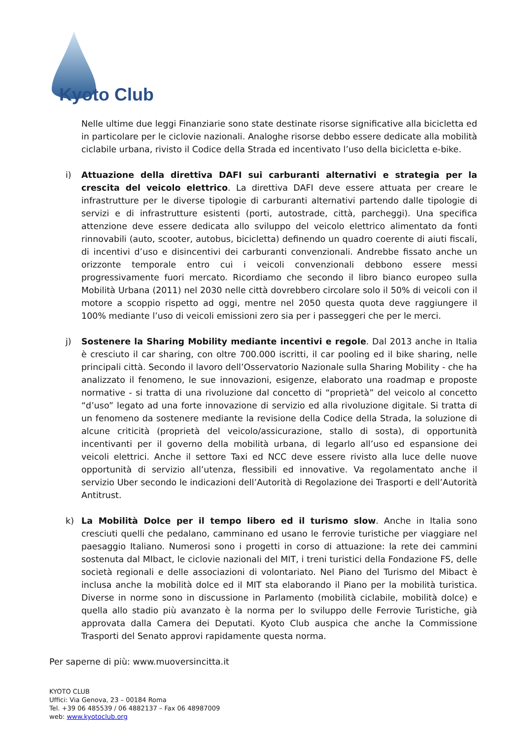Kyoto Club
Nelle ultime due leggi Finanziarie sono state destinate risorse significative alla bicicletta ed in particolare per le ciclovie nazionali. Analoghe risorse debbo essere dedicate alla mobilità ciclabile urbana, rivisto il Codice della Strada ed incentivato l’uso della bicicletta e-bike.
i) Attuazione della direttiva DAFI sui carburanti alternativi e strategia per la crescita del veicolo elettrico. La direttiva DAFI deve essere attuata per creare le infrastrutture per le diverse tipologie di carburanti alternativi partendo dalle tipologie di servizi e di infrastrutture esistenti (porti, autostrade, città, parcheggi). Una specifica attenzione deve essere dedicata allo sviluppo del veicolo elettrico alimentato da fonti rinnovabili (auto, scooter, autobus, bicicletta) definendo un quadro coerente di aiuti fiscali, di incentivi d’uso e disincentivi dei carburanti convenzionali. Andrebbe fissato anche un orizzonte temporale entro cui i veicoli convenzionali debbono essere messi progressivamente fuori mercato. Ricordiamo che secondo il libro bianco europeo sulla Mobilità Urbana (2011) nel 2030 nelle città dovrebbero circolare solo il 50% di veicoli con il motore a scoppio rispetto ad oggi, mentre nel 2050 questa quota deve raggiungere il 100% mediante l’uso di veicoli emissioni zero sia per i passeggeri che per le merci.
j) Sostenere la Sharing Mobility mediante incentivi e regole. Dal 2013 anche in Italia è cresciuto il car sharing, con oltre 700.000 iscritti, il car pooling ed il bike sharing, nelle principali città. Secondo il lavoro dell’Osservatorio Nazionale sulla Sharing Mobility - che ha analizzato il fenomeno, le sue innovazioni, esigenze, elaborato una roadmap e proposte normative - si tratta di una rivoluzione dal concetto di “proprietà” del veicolo al concetto “d’uso” legato ad una forte innovazione di servizio ed alla rivoluzione digitale. Si tratta di un fenomeno da sostenere mediante la revisione della Codice della Strada, la soluzione di alcune criticità (proprietà del veicolo/assicurazione, stallo di sosta), di opportunità incentivanti per il governo della mobilità urbana, di legarlo all’uso ed espansione dei veicoli elettrici. Anche il settore Taxi ed NCC deve essere rivisto alla luce delle nuove opportunità di servizio all’utenza, flessibili ed innovative. Va regolamentato anche il servizio Uber secondo le indicazioni dell’Autorità di Regolazione dei Trasporti e dell’Autorità Antitrust.
k) La Mobilità Dolce per il tempo libero ed il turismo slow. Anche in Italia sono cresciuti quelli che pedalano, camminano ed usano le ferrovie turistiche per viaggiare nel paesaggio Italiano. Numerosi sono i progetti in corso di attuazione: la rete dei cammini sostenuta dal MIbact, le ciclovie nazionali del MIT, i treni turistici della Fondazione FS, delle società regionali e delle associazioni di volontariato. Nel Piano del Turismo del Mibact è inclusa anche la mobilità dolce ed il MIT sta elaborando il Piano per la mobilità turistica. Diverse in norme sono in discussione in Parlamento (mobilità ciclabile, mobilità dolce) e quella allo stadio più avanzato è la norma per lo sviluppo delle Ferrovie Turistiche, già approvata dalla Camera dei Deputati. Kyoto Club auspica che anche la Commissione Trasporti del Senato approvi rapidamente questa norma.
Per saperne di più: www.muoversincitta.it
KYOTO CLUB
Uffici: Via Genova, 23 – 00184 Roma
Tel. +39 06 485539 / 06 4882137 – Fax 06 48987009
web: www.kyotoclub.org